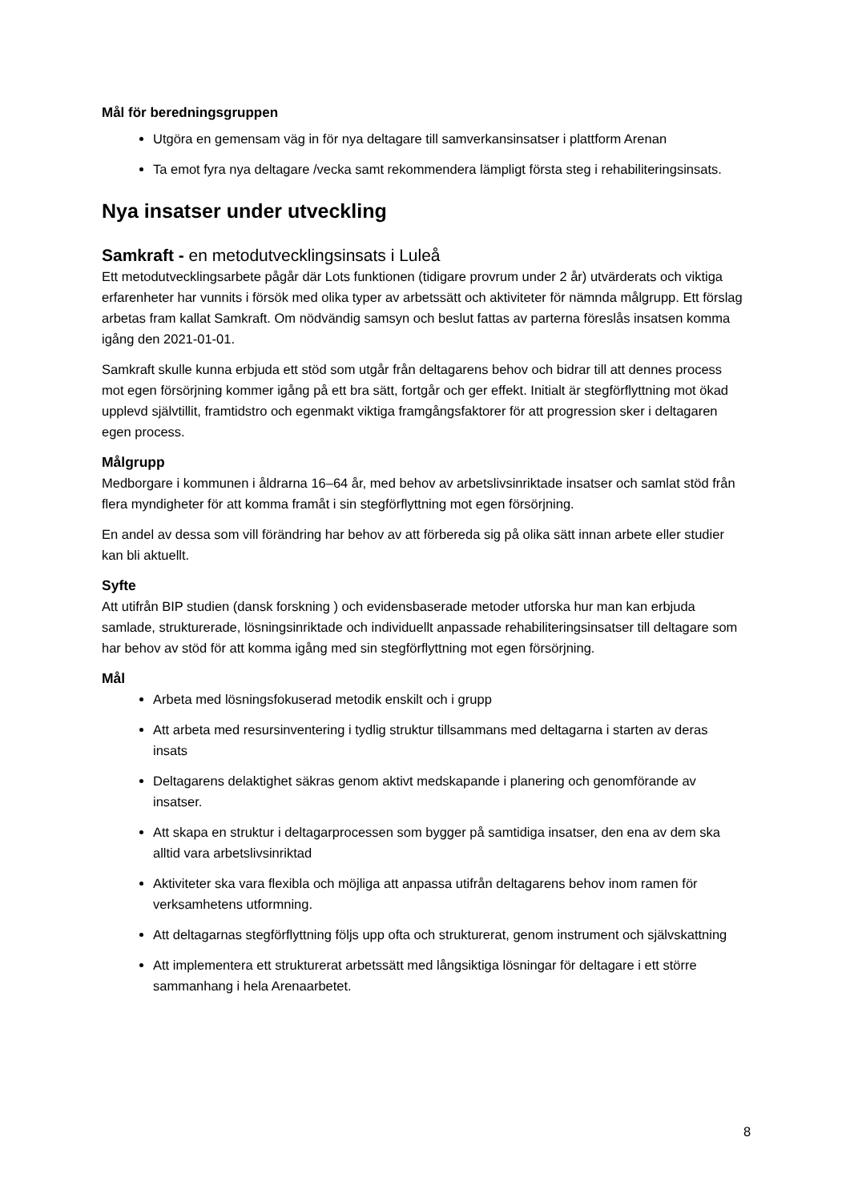Mål för beredningsgruppen
Utgöra en gemensam väg in för nya deltagare till samverkansinsatser i plattform Arenan
Ta emot fyra nya deltagare /vecka samt rekommendera lämpligt första steg i rehabiliteringsinsats.
Nya insatser under utveckling
Samkraft - en metodutvecklingsinsats i Luleå
Ett metodutvecklingsarbete pågår där Lots funktionen (tidigare provrum under 2 år) utvärderats och viktiga erfarenheter har vunnits i försök med olika typer av arbetssätt och aktiviteter för nämnda målgrupp. Ett förslag arbetas fram kallat Samkraft. Om nödvändig samsyn och beslut fattas av parterna föreslås insatsen komma igång den 2021-01-01.
Samkraft skulle kunna erbjuda ett stöd som utgår från deltagarens behov och bidrar till att dennes process mot egen försörjning kommer igång på ett bra sätt, fortgår och ger effekt. Initialt är stegförflyttning mot ökad upplevd självtillit, framtidstro och egenmakt viktiga framgångsfaktorer för att progression sker i deltagaren egen process.
Målgrupp
Medborgare i kommunen i åldrarna 16–64 år, med behov av arbetslivsinriktade insatser och samlat stöd från flera myndigheter för att komma framåt i sin stegförflyttning mot egen försörjning.
En andel av dessa som vill förändring har behov av att förbereda sig på olika sätt innan arbete eller studier kan bli aktuellt.
Syfte
Att utifrån BIP studien (dansk forskning ) och evidensbaserade metoder utforska hur man kan erbjuda samlade, strukturerade, lösningsinriktade och individuellt anpassade rehabiliteringsinsatser till deltagare som har behov av stöd för att komma igång med sin stegförflyttning mot egen försörjning.
Mål
Arbeta med lösningsfokuserad metodik enskilt och i grupp
Att arbeta med resursinventering i tydlig struktur tillsammans med deltagarna i starten av deras insats
Deltagarens delaktighet säkras genom aktivt medskapande i planering och genomförande av insatser.
Att skapa en struktur i deltagarprocessen som bygger på samtidiga insatser, den ena av dem ska alltid vara arbetslivsinriktad
Aktiviteter ska vara flexibla och möjliga att anpassa utifrån deltagarens behov inom ramen för verksamhetens utformning.
Att deltagarnas stegförflyttning följs upp ofta och strukturerat, genom instrument och självskattning
Att implementera ett strukturerat arbetssätt med långsiktiga lösningar för deltagare i ett större sammanhang i hela Arenaarbetet.
8